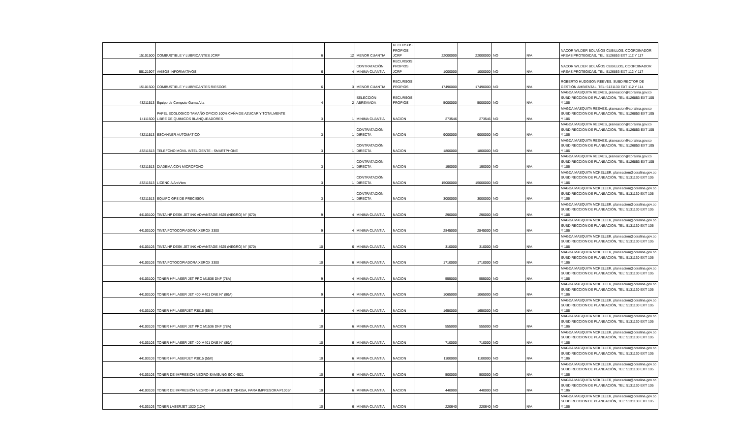| 15101500 | COMBUSTIBLE Y LUBRICANTES JCRP | 6 | 12 | MENOR CUANTIA | RECURSOS PROPIOS JCRP | 22000000 | 22000000 | NO | N/A | NACOR WILDER BOLAÑOS CUBILLOS, COORDINADOR AREAS PROTEGIDAS, TEL: 5126853 EXT 112 Y 117 |
| 55121907 | AVISOS INFORMATIVOS | 6 | 4 | CONTRATACIÓN MINIMA CUANTÍA | RECURSOS PROPIOS JCRP | 1000000 | 1000000 | NO | N/A | NACOR WILDER BOLAÑOS CUBILLOS, COORDINADOR AREAS PROTEGIDAS, TEL: 5126853 EXT 112 Y 117 |
| 15101500 | COMBUSTIBLE Y LUBRICANTES RIESGOS | 6 | 3 | MENOR CUANTIA | RECURSOS PROPIOS | 17490000 | 17490000 | NO | N/A | ROBERTO HUDGSON REEVES, SUBDIRECTOR DE GESTIÓN AMBIENTAL, TEL: 5131130 EXT 112 Y 114 |
| 43211513 | Equipo de Computo Gama Alta | 4 | 2 | SELECCIÓN ABREVIADA | RECURSOS PROPIOS | 5000000 | 5000000 | NO | N/A | MAGDA MASQUITA REEVES, planeacion@coralina.gov.co SUBDIRECCION DE PLANEACIÓN, TEL: 5126853 EXT 105 Y 106 |
| 14111500 | PAPEL ECOLOGICO TAMAÑO OFICIO 100% CAÑA DE AZUCAR Y TOTALMENTE LIBRE DE QUIMICOS BLANQUEADORES | 3 | 1 | MINIMA CUANTIA | NACION | 273546 | 273546 | NO | N/A | MAGDA MASQUITA REEVES, planeacion@coralina.gov.co SUBDIRECCION DE PLANEACIÓN, TEL: 5126853 EXT 105 Y 106 |
| 43211513 | ESCANNER AUTOMÁTICO | 3 | 1 | CONTRATACIÓN DIRECTA | NACION | 9000000 | 9000000 | NO | N/A | MAGDA MASQUITA REEVES, planeacion@coralina.gov.co SUBDIRECCION DE PLANEACIÓN, TEL: 5126853 EXT 105 Y 106 |
| 43211513 | TELEFONO MOVIL INTELIGENTE - SMARTPHONE | 3 | 1 | CONTRATACIÓN DIRECTA | NACION | 1800000 | 1800000 | NO | N/A | MAGDA MASQUITA REEVES, planeacion@coralina.gov.co SUBDIRECCION DE PLANEACIÓN, TEL: 5126853 EXT 105 Y 106 |
| 43211513 | DIADEMA CON MICROFONO | 3 | 1 | CONTRATACIÓN DIRECTA | NACION | 190000 | 190000 | NO | N/A | MAGDA MASQUITA REEVES, planeacion@coralina.gov.co SUBDIRECCION DE PLANEACIÓN, TEL: 5126853 EXT 105 Y 106 |
| 43211513 | LICENCIA ArcView | 3 | 1 | CONTRATACIÓN DIRECTA | NACION | 15000000 | 15000000 | NO | N/A | MAGDA MASQUITA MCKELLER, planeacion@coralina.gov.co SUBDIRECCION DE PLANEACIÓN, TEL: 5131130 EXT 105 Y 106 |
| 43211513 | EQUIPO GPS DE PRECISION | 3 | 1 | CONTRATACIÓN DIRECTA | NACION | 3000000 | 3000000 | NO | N/A | MAGDA MASQUITA MCKELLER, planeacion@coralina.gov.co SUBDIRECCION DE PLANEACIÓN, TEL: 5131130 EXT 105 Y 106 |
| 44103100 | TINTA HP DESK JET INK ADVANTAGE 4625 (NEGRO) N° (670) | 9 | 4 | MINIMA CUANTIA | NACION | 290000 | 290000 | NO | N/A | MAGDA MASQUITA MCKELLER, planeacion@coralina.gov.co SUBDIRECCION DE PLANEACIÓN, TEL: 5131130 EXT 105 Y 106 |
| 44103100 | TINTA FOTOCOPIADORA XEROX 3300 | 9 | 4 | MINIMA CUANTIA | NACION | 2845000 | 2845000 | NO | N/A | MAGDA MASQUITA MCKELLER, planeacion@coralina.gov.co SUBDIRECCION DE PLANEACIÓN, TEL: 5131130 EXT 105 Y 106 |
| 44103103 | TINTA HP DESK JET INK ADVANTAGE 4625 (NEGRO) N° (670) | 10 | 6 | MINIMA CUANTIA | NACION | 310000 | 310000 | NO | N/A | MAGDA MASQUITA MCKELLER, planeacion@coralina.gov.co SUBDIRECCION DE PLANEACIÓN, TEL: 5131130 EXT 105 Y 106 |
| 44103103 | TINTA FOTOCOPIADORA XEROX 3300 | 10 | 6 | MINIMA CUANTIA | NACION | 1710000 | 1710000 | NO | N/A | MAGDA MASQUITA MCKELLER, planeacion@coralina.gov.co SUBDIRECCION DE PLANEACIÓN, TEL: 5131130 EXT 105 Y 106 |
| 44103100 | TONER HP LASER JET PRO M1536 DNF (78A) | 9 | 4 | MINIMA CUANTIA | NACION | 555000 | 555000 | NO | N/A | MAGDA MASQUITA MCKELLER, planeacion@coralina.gov.co SUBDIRECCION DE PLANEACIÓN, TEL: 5131130 EXT 105 Y 106 |
| 44103100 | TONER HP LASER JET 400 M401 DNE N° (80A) | 9 | 4 | MINIMA CUANTIA | NACION | 1065000 | 1065000 | NO | N/A | MAGDA MASQUITA MCKELLER, planeacion@coralina.gov.co SUBDIRECCION DE PLANEACIÓN, TEL: 5131130 EXT 105 Y 106 |
| 44103100 | TONER HP LASERJET P3015 (55X) | 9 | 4 | MINIMA CUANTIA | NACION | 1650000 | 1650000 | NO | N/A | MAGDA MASQUITA MCKELLER, planeacion@coralina.gov.co SUBDIRECCION DE PLANEACIÓN, TEL: 5131130 EXT 105 Y 106 |
| 44103103 | TONER HP LASER JET PRO M1536 DNF (78A) | 10 | 6 | MINIMA CUANTIA | NACION | 555000 | 555000 | NO | N/A | MAGDA MASQUITA MCKELLER, planeacion@coralina.gov.co SUBDIRECCION DE PLANEACIÓN, TEL: 5131130 EXT 105 Y 106 |
| 44103103 | TONER HP LASER JET 400 M401 DNE N° (80A) | 10 | 6 | MINIMA CUANTIA | NACION | 710000 | 710000 | NO | N/A | MAGDA MASQUITA MCKELLER, planeacion@coralina.gov.co SUBDIRECCION DE PLANEACIÓN, TEL: 5131130 EXT 105 Y 106 |
| 44103103 | TONER HP LASERJET P3015 (55X) | 10 | 6 | MINIMA CUANTIA | NACION | 1100000 | 1100000 | NO | N/A | MAGDA MASQUITA MCKELLER, planeacion@coralina.gov.co SUBDIRECCION DE PLANEACIÓN, TEL: 5131130 EXT 105 Y 106 |
| 44103103 | TONER DE IMPRESIÓN NEGRO SAMSUNG SCX-4521 | 10 | 6 | MINIMA CUANTIA | NACION | 500000 | 500000 | NO | N/A | MAGDA MASQUITA MCKELLER, planeacion@coralina.gov.co SUBDIRECCION DE PLANEACIÓN, TEL: 5131130 EXT 105 Y 106 |
| 44103103 | TONER DE IMPRESIÓN NEGRO HP LASERJET CB435A, PARA IMPRESORA P1005n | 10 | 6 | MINIMA CUANTIA | NACION | 440000 | 440000 | NO | N/A | MAGDA MASQUITA MCKELLER, planeacion@coralina.gov.co SUBDIRECCION DE PLANEACIÓN, TEL: 5131130 EXT 105 Y 106 |
| 44103103 | TONER LASERJET 1020 (12A) | 10 | 6 | MINIMA CUANTIA | NACION | 220640 | 220640 | NO | N/A | MAGDA MASQUITA MCKELLER, planeacion@coralina.gov.co SUBDIRECCION DE PLANEACIÓN, TEL: 5131130 EXT 105 Y 106 |